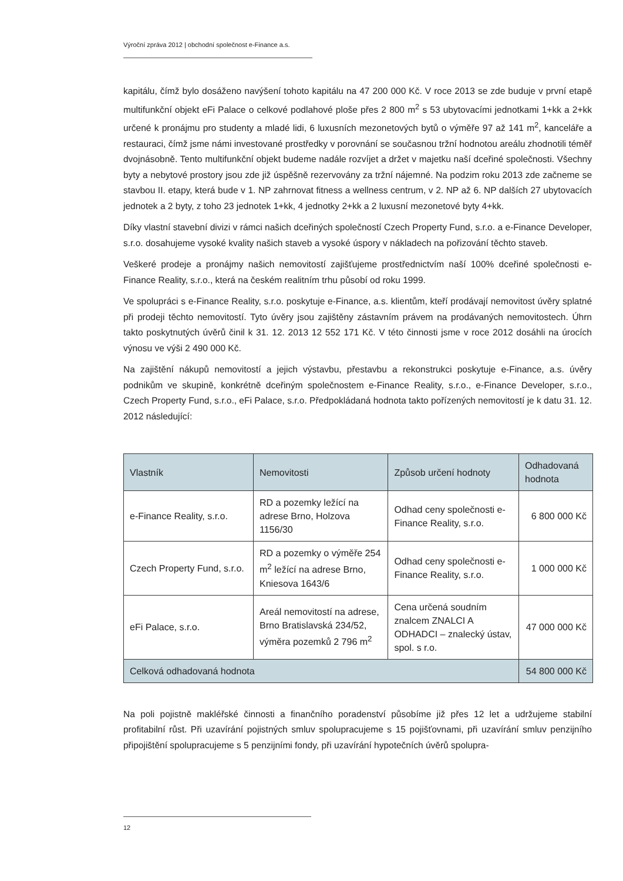Výroční zpráva 2012 | obchodní společnost e-Finance a.s.
kapitálu, čímž bylo dosáženo navýšení tohoto kapitálu na 47 200 000 Kč. V roce 2013 se zde buduje v první etapě multifunkční objekt eFi Palace o celkové podlahové ploše přes 2 800 m<sup>2</sup> s 53 ubytovacími jednotkami 1+kk a 2+kk určené k pronájmu pro studenty a mladé lidi, 6 luxusních mezonetových bytů o výměře 97 až 141 m<sup>2</sup>, kanceláře a restauraci, čímž jsme námi investované prostředky v porovnání se současnou tržní hodnotou areálu zhodnotili téměř dvojnásobně. Tento multifunkční objekt budeme nadále rozvíjet a držet v majetku naší dceřiné společnosti. Všechny byty a nebytové prostory jsou zde již úspěšně rezervovány za tržní nájemné. Na podzim roku 2013 zde začneme se stavbou II. etapy, která bude v 1. NP zahrnovat fitness a wellness centrum, v 2. NP až 6. NP dalších 27 ubytovacích jednotek a 2 byty, z toho 23 jednotek 1+kk, 4 jednotky 2+kk a 2 luxusní mezonetové byty 4+kk.
Díky vlastní stavební divizi v rámci našich dceřiných společností Czech Property Fund, s.r.o. a e-Finance Developer, s.r.o. dosahujeme vysoké kvality našich staveb a vysoké úspory v nákladech na pořizování těchto staveb.
Veškeré prodeje a pronájmy našich nemovitostí zajišťujeme prostřednictvím naší 100% dceřiné společnosti e-Finance Reality, s.r.o., která na českém realitním trhu působí od roku 1999.
Ve spolupráci s e-Finance Reality, s.r.o. poskytuje e-Finance, a.s. klientům, kteří prodávají nemovitost úvěry splatné při prodeji těchto nemovitostí. Tyto úvěry jsou zajištěny zástavním právem na prodávaných nemovitostech. Úhrn takto poskytnutých úvěrů činil k 31. 12. 2013 12 552 171 Kč. V této činnosti jsme v roce 2012 dosáhli na úrocích výnosu ve výši 2 490 000 Kč.
Na zajištění nákupů nemovitostí a jejich výstavbu, přestavbu a rekonstrukci poskytuje e-Finance, a.s. úvěry podnikům ve skupině, konkrétně dceřiným společnostem e-Finance Reality, s.r.o., e-Finance Developer, s.r.o., Czech Property Fund, s.r.o., eFi Palace, s.r.o. Předpokládaná hodnota takto pořízených nemovitostí je k datu 31. 12. 2012 následující:
| Vlastník | Nemovitosti | Způsob určení hodnoty | Odhadovaná hodnota |
| --- | --- | --- | --- |
| e-Finance Reality, s.r.o. | RD a pozemky ležící na adrese Brno, Holzova 1156/30 | Odhad ceny společnosti e-Finance Reality, s.r.o. | 6 800 000 Kč |
| Czech Property Fund, s.r.o. | RD a pozemky o výměře 254 m<sup>2</sup> ležící na adrese Brno, Kniesova 1643/6 | Odhad ceny společnosti e-Finance Reality, s.r.o. | 1 000 000 Kč |
| eFi Palace, s.r.o. | Areál nemovitostí na adrese, Brno Bratislavská 234/52, výměra pozemků 2 796 m<sup>2</sup> | Cena určená soudním znalcem ZNALCI A ODHADCI – znalecký ústav, spol. s r.o. | 47 000 000 Kč |
| Celková odhadovaná hodnota | | | 54 800 000 Kč |
Na poli pojistně makléřské činnosti a finančního poradenství působíme již přes 12 let a udržujeme stabilní profitabilní růst. Při uzavírání pojistných smluv spolupracujeme s 15 pojišťovnami, při uzavírání smluv penzijního připojištění spolupracujeme s 5 penzijními fondy, při uzavírání hypotečních úvěrů spolupra-
12